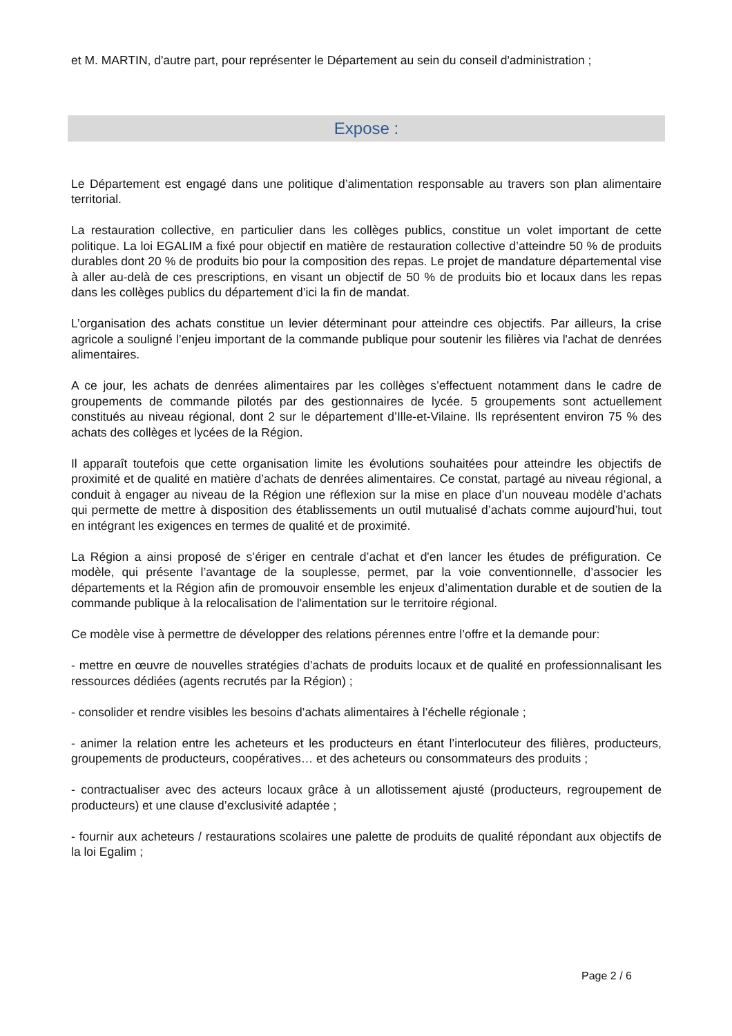et M. MARTIN, d'autre part, pour représenter le Département au sein du conseil d'administration ;
Expose :
Le Département est engagé dans une politique d’alimentation responsable au travers son plan alimentaire territorial.
La restauration collective, en particulier dans les collèges publics, constitue un volet important de cette politique. La loi EGALIM a fixé pour objectif en matière de restauration collective d’atteindre 50 % de produits durables dont 20 % de produits bio pour la composition des repas. Le projet de mandature départemental vise à aller au-delà de ces prescriptions, en visant un objectif de 50 % de produits bio et locaux dans les repas dans les collèges publics du département d’ici la fin de mandat.
L’organisation des achats constitue un levier déterminant pour atteindre ces objectifs. Par ailleurs, la crise agricole a souligné l’enjeu important de la commande publique pour soutenir les filières via l'achat de denrées alimentaires.
A ce jour, les achats de denrées alimentaires par les collèges s’effectuent notamment dans le cadre de groupements de commande pilotés par des gestionnaires de lycée. 5 groupements sont actuellement constitués au niveau régional, dont 2 sur le département d’Ille-et-Vilaine. Ils représentent environ 75 % des achats des collèges et lycées de la Région.
Il apparaît toutefois que cette organisation limite les évolutions souhaitées pour atteindre les objectifs de proximité et de qualité en matière d’achats de denrées alimentaires. Ce constat, partagé au niveau régional, a conduit à engager au niveau de la Région une réflexion sur la mise en place d’un nouveau modèle d’achats qui permette de mettre à disposition des établissements un outil mutualisé d’achats comme aujourd’hui, tout en intégrant les exigences en termes de qualité et de proximité.
La Région a ainsi proposé de s’ériger en centrale d’achat et d'en lancer les études de préfiguration. Ce modèle, qui présente l’avantage de la souplesse, permet, par la voie conventionnelle, d’associer les départements et la Région afin de promouvoir ensemble les enjeux d’alimentation durable et de soutien de la commande publique à la relocalisation de l'alimentation sur le territoire régional.
Ce modèle vise à permettre de développer des relations pérennes entre l’offre et la demande pour:
- mettre en œuvre de nouvelles stratégies d’achats de produits locaux et de qualité en professionnalisant les ressources dédiées (agents recrutés par la Région) ;
- consolider et rendre visibles les besoins d’achats alimentaires à l’échelle régionale ;
- animer la relation entre les acheteurs et les producteurs en étant l’interlocuteur des filières, producteurs, groupements de producteurs, coopératives… et des acheteurs ou consommateurs des produits ;
- contractualiser avec des acteurs locaux grâce à un allotissement ajusté (producteurs, regroupement de producteurs) et une clause d’exclusivité adaptée ;
- fournir aux acheteurs / restaurations scolaires une palette de produits de qualité répondant aux objectifs de la loi Egalim ;
Page 2 / 6